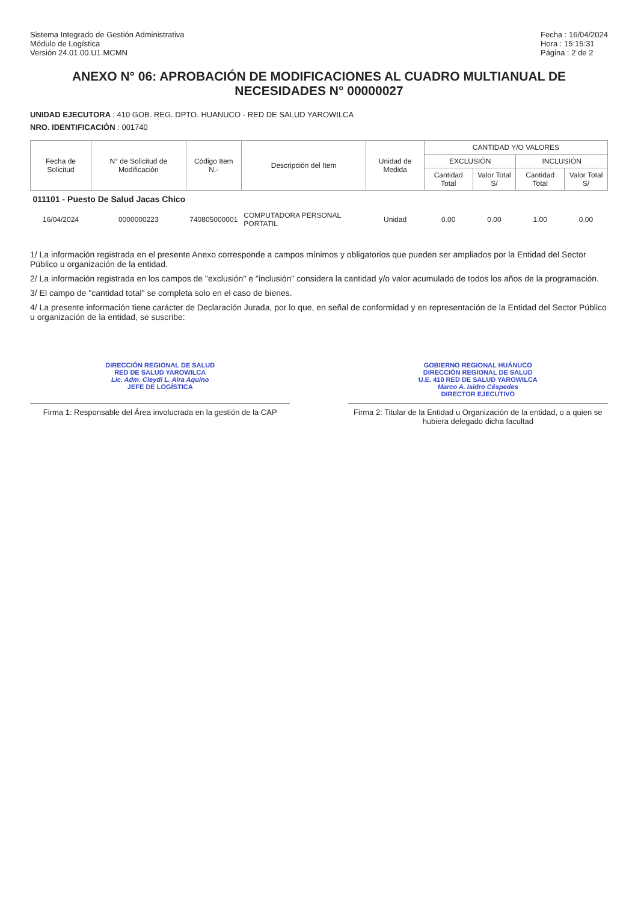Sistema Integrado de Gestión Administrativa
Módulo de Logística
Versión 24.01.00.U1.MCMN
Fecha : 16/04/2024
Hora : 15:15:31
Página : 2 de 2
ANEXO N° 06: APROBACIÓN DE MODIFICACIONES AL CUADRO MULTIANUAL DE NECESIDADES N° 00000027
UNIDAD EJECUTORA : 410 GOB. REG. DPTO. HUANUCO - RED DE SALUD YAROWILCA
NRO. IDENTIFICACIÓN : 001740
| Fecha de Solicitud | N° de Solicitud de Modificación | Código Item N.- | Descripción del Item | Unidad de Medida | CANTIDAD Y/O VALORES | | | |
| --- | --- | --- | --- | --- | --- | --- | --- | --- |
| | | | | | EXCLUSIÓN | | INCLUSIÓN | |
| | | | | | Cantidad Total | Valor Total S/ | Cantidad Total | Valor Total S/ |
| 011101 - Puesto De Salud Jacas Chico | | | | | | | | |
| 16/04/2024 | 0000000223 | 740805000001 | COMPUTADORA PERSONAL PORTATIL | Unidad | 0.00 | 0.00 | 1.00 | 0.00 |
1/ La información registrada en el presente Anexo corresponde a campos mínimos y obligatorios que pueden ser ampliados por la Entidad del Sector Público u organización de la entidad.
2/ La información registrada en los campos de "exclusión" e "inclusión" considera la cantidad y/o valor acumulado de todos los años de la programación.
3/ El campo de "cantidad total" se completa solo en el caso de bienes.
4/ La presente información tiene carácter de Declaración Jurada, por lo que, en señal de conformidad y en representación de la Entidad del Sector Público u organización de la entidad, se suscribe:
DIRECCIÓN REGIONAL DE SALUD
RED DE SALUD YAROWILCA
Lic. Adm. Cleydi L. Aira Aquino
JEFE DE LOGÍSTICA
GOBIERNO REGIONAL HUÁNUCO
DIRECCIÓN REGIONAL DE SALUD
U.E. 410 RED DE SALUD YAROWILCA
Marco A. Isidro Céspedes
DIRECTOR EJECUTIVO
Firma 1: Responsable del Área involucrada en la gestión de la CAP
Firma 2: Titular de la Entidad u Organización de la entidad, o a quien se hubiera delegado dicha facultad